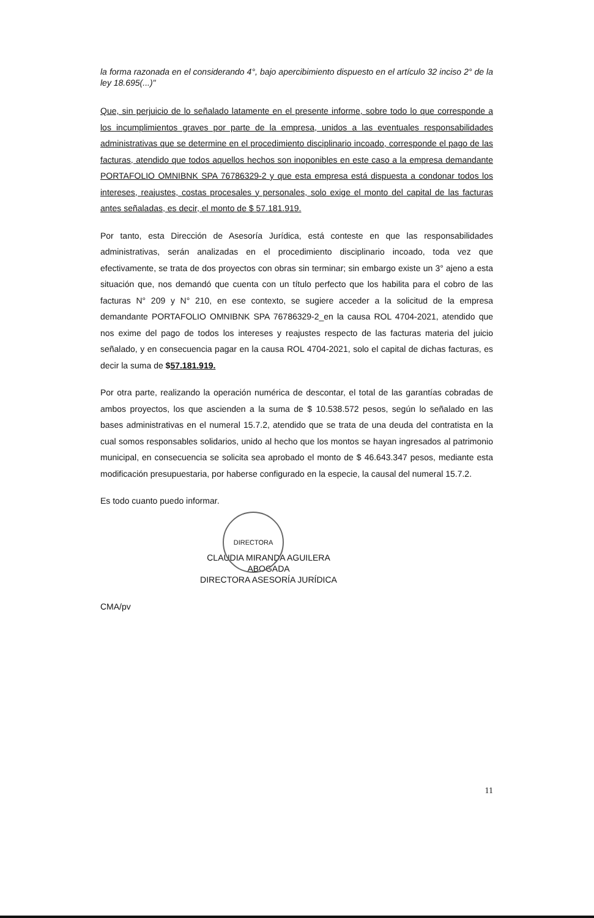DIRECTORA
la forma razonada en el considerando 4°, bajo apercibimiento dispuesto en el artículo 32 inciso 2° de la ley 18.695(...)"
Que, sin perjuicio de lo señalado latamente en el presente informe, sobre todo lo que corresponde a los incumplimientos graves por parte de la empresa, unidos a las eventuales responsabilidades administrativas que se determine en el procedimiento disciplinario incoado, corresponde el pago de las facturas, atendido que todos aquellos hechos son inoponibles en este caso a la empresa demandante PORTAFOLIO OMNIBNK SPA 76786329-2 y que esta empresa está dispuesta a condonar todos los intereses, reajustes, costas procesales y personales, solo exige el monto del capital de las facturas antes señaladas, es decir, el monto de $ 57.181.919.
Por tanto, esta Dirección de Asesoría Jurídica, está conteste en que las responsabilidades administrativas, serán analizadas en el procedimiento disciplinario incoado, toda vez que efectivamente, se trata de dos proyectos con obras sin terminar; sin embargo existe un 3° ajeno a esta situación que, nos demandó que cuenta con un título perfecto que los habilita para el cobro de las facturas N° 209 y N° 210, en ese contexto, se sugiere acceder a la solicitud de la empresa demandante PORTAFOLIO OMNIBNK SPA 76786329-2_en la causa ROL 4704-2021, atendido que nos exime del pago de todos los intereses y reajustes respecto de las facturas materia del juicio señalado, y en consecuencia pagar en la causa ROL 4704-2021, solo el capital de dichas facturas, es decir la suma de $57.181.919.
Por otra parte, realizando la operación numérica de descontar, el total de las garantías cobradas de ambos proyectos, los que ascienden a la suma de $ 10.538.572 pesos, según lo señalado en las bases administrativas en el numeral 15.7.2, atendido que se trata de una deuda del contratista en la cual somos responsables solidarios, unido al hecho que los montos se hayan ingresados al patrimonio municipal, en consecuencia se solicita sea aprobado el monto de $ 46.643.347 pesos, mediante esta modificación presupuestaria, por haberse configurado en la especie, la causal del numeral 15.7.2.
Es todo cuanto puedo informar.
CLAUDIA MIRANDA AGUILERA
ABOGADA
DIRECTORA ASESORÍA JURÍDICA
CMA/pv
11